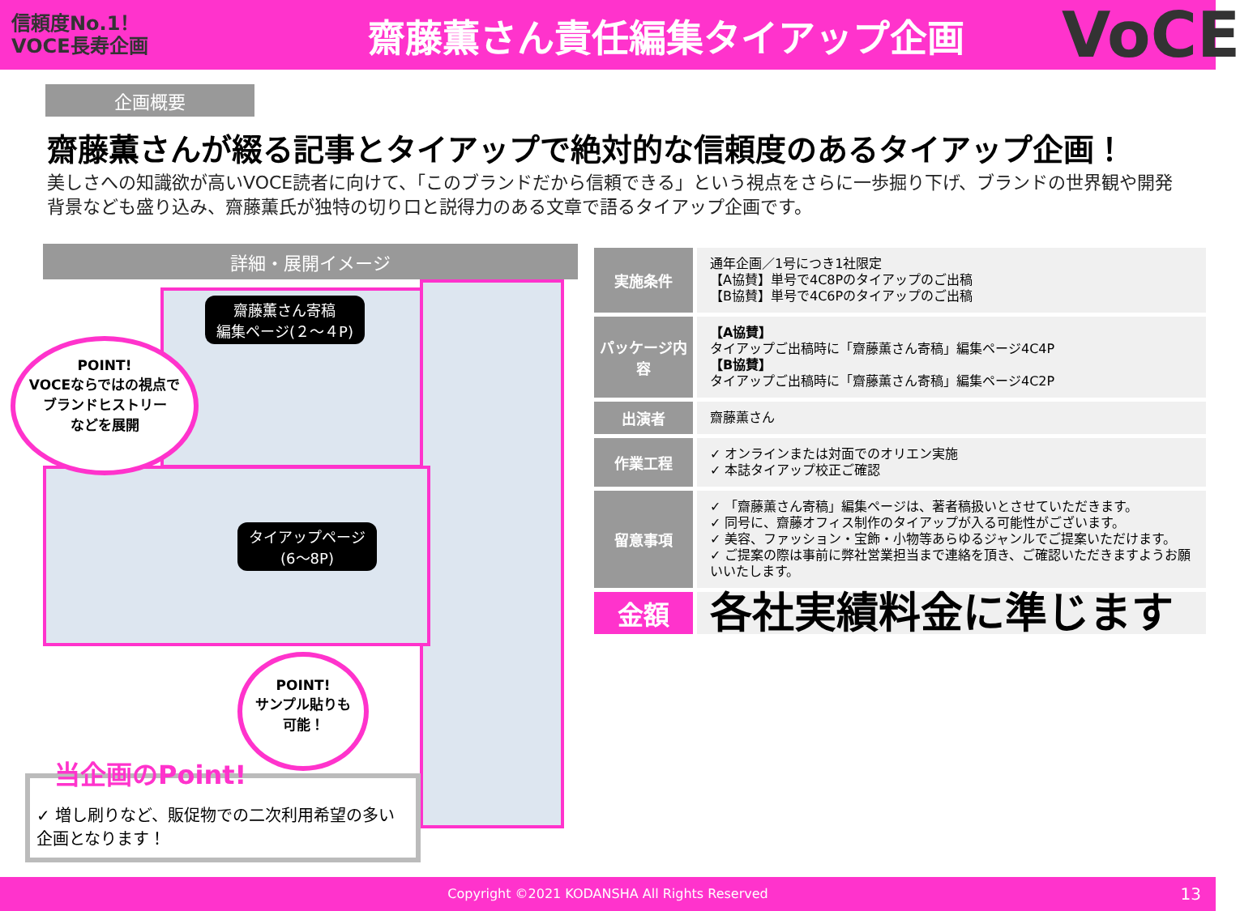信頼度No.1！
VOCE長寿企画
齋藤薫さん責任編集タイアップ企画
VoCE
企画概要
齋藤薫さんが綴る記事とタイアップで絶対的な信頼度のあるタイアップ企画！
美しさへの知識欲が高いVOCE読者に向けて、「このブランドだから信頼できる」という視点をさらに一歩掘り下げ、ブランドの世界観や開発背景なども盛り込み、齋藤薫氏が独特の切り口と説得力のある文章で語るタイアップ企画です。
詳細・展開イメージ
齋藤薫さん寄稿
編集ページ(２～４P)
タイアップページ
(6～8P)
POINT!
VOCEならではの視点で
ブランドヒストリー
などを展開
POINT!
サンプル貼りも
可能！
当企画のPoint!
✓ 増し刷りなど、販促物での二次利用希望の多い企画となります！
| 実施条件 | 通年企画／1号につき1社限定 【A協賛】単号で4C8Pのタイアップのご出稿 【B協賛】単号で4C6Pのタイアップのご出稿 |
| パッケージ内容 | 【A協賛】 タイアップご出稿時に「齋藤薫さん寄稿」編集ページ4C4P 【B協賛】 タイアップご出稿時に「齋藤薫さん寄稿」編集ページ4C2P |
| 出演者 | 齋藤薫さん |
| 作業工程 | ✓ オンラインまたは対面でのオリエン実施 ✓ 本誌タイアップ校正ご確認 |
| 留意事項 | ✓ 「齋藤薫さん寄稿」編集ページは、著者稿扱いとさせていただきます。 ✓ 同号に、齋藤オフィス制作のタイアップが入る可能性がございます。 ✓ 美容、ファッション・宝飾・小物等あらゆるジャンルでご提案いただけます。 ✓ ご提案の際は事前に弊社営業担当まで連絡を頂き、ご確認いただきますようお願いいたします。 |
| 金額 | 各社実績料金に準じます |
Copyright ©2021 KODANSHA All Rights Reserved 13